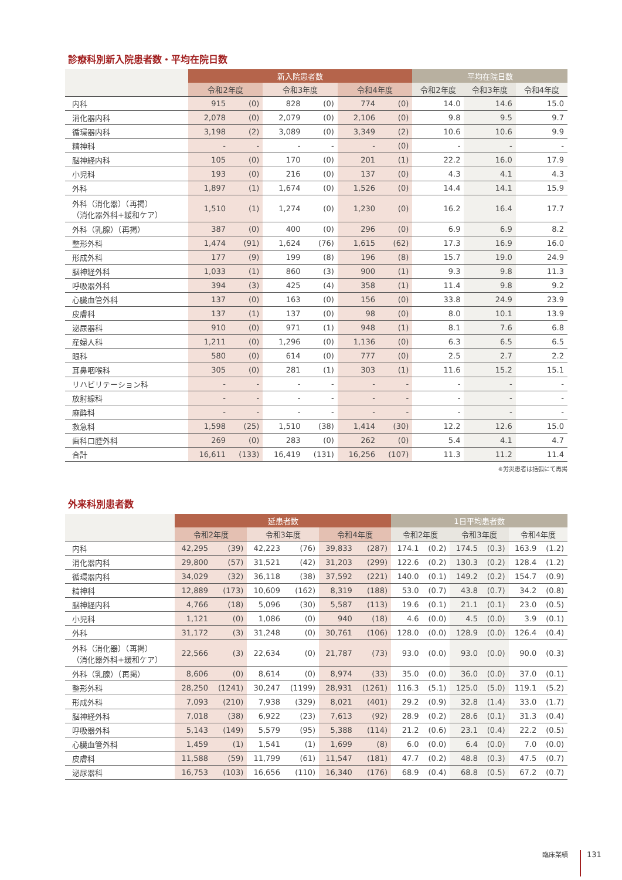診療科別新入院患者数・平均在院日数
| | 新入院患者数 | | | | | | 平均在院日数 | | |
| --- | --- | --- | --- | --- | --- | --- | --- | --- | --- |
| | 令和2年度 | | 令和3年度 | | 令和4年度 | | 令和2年度 | 令和3年度 | 令和4年度 |
| 内科 | 915 | (0) | 828 | (0) | 774 | (0) | 14.0 | 14.6 | 15.0 |
| 消化器内科 | 2,078 | (0) | 2,079 | (0) | 2,106 | (0) | 9.8 | 9.5 | 9.7 |
| 循環器内科 | 3,198 | (2) | 3,089 | (0) | 3,349 | (2) | 10.6 | 10.6 | 9.9 |
| 精神科 | - | - | - | - | - | (0) | - | - | - |
| 脳神経内科 | 105 | (0) | 170 | (0) | 201 | (1) | 22.2 | 16.0 | 17.9 |
| 小児科 | 193 | (0) | 216 | (0) | 137 | (0) | 4.3 | 4.1 | 4.3 |
| 外科 | 1,897 | (1) | 1,674 | (0) | 1,526 | (0) | 14.4 | 14.1 | 15.9 |
| 外科（消化器）（再掲） （消化器外科+緩和ケア） | 1,510 | (1) | 1,274 | (0) | 1,230 | (0) | 16.2 | 16.4 | 17.7 |
| 外科（乳腺）（再掲） | 387 | (0) | 400 | (0) | 296 | (0) | 6.9 | 6.9 | 8.2 |
| 整形外科 | 1,474 | (91) | 1,624 | (76) | 1,615 | (62) | 17.3 | 16.9 | 16.0 |
| 形成外科 | 177 | (9) | 199 | (8) | 196 | (8) | 15.7 | 19.0 | 24.9 |
| 脳神経外科 | 1,033 | (1) | 860 | (3) | 900 | (1) | 9.3 | 9.8 | 11.3 |
| 呼吸器外科 | 394 | (3) | 425 | (4) | 358 | (1) | 11.4 | 9.8 | 9.2 |
| 心臓血管外科 | 137 | (0) | 163 | (0) | 156 | (0) | 33.8 | 24.9 | 23.9 |
| 皮膚科 | 137 | (1) | 137 | (0) | 98 | (0) | 8.0 | 10.1 | 13.9 |
| 泌尿器科 | 910 | (0) | 971 | (1) | 948 | (1) | 8.1 | 7.6 | 6.8 |
| 産婦人科 | 1,211 | (0) | 1,296 | (0) | 1,136 | (0) | 6.3 | 6.5 | 6.5 |
| 眼科 | 580 | (0) | 614 | (0) | 777 | (0) | 2.5 | 2.7 | 2.2 |
| 耳鼻咽喉科 | 305 | (0) | 281 | (1) | 303 | (1) | 11.6 | 15.2 | 15.1 |
| リハビリテーション科 | - | - | - | - | - | - | - | - | - |
| 放射線科 | - | - | - | - | - | - | - | - | - |
| 麻酔科 | - | - | - | - | - | - | - | - | - |
| 救急科 | 1,598 | (25) | 1,510 | (38) | 1,414 | (30) | 12.2 | 12.6 | 15.0 |
| 歯科口腔外科 | 269 | (0) | 283 | (0) | 262 | (0) | 5.4 | 4.1 | 4.7 |
| 合計 | 16,611 | (133) | 16,419 | (131) | 16,256 | (107) | 11.3 | 11.2 | 11.4 |
※労災患者は括弧にて再掲
外来科別患者数
| | 延患者数 | | | | | | 1日平均患者数 | | | | | |
| --- | --- | --- | --- | --- | --- | --- | --- | --- | --- | --- | --- | --- |
| | 令和2年度 | | 令和3年度 | | 令和4年度 | | 令和2年度 | | 令和3年度 | | 令和4年度 | |
| 内科 | 42,295 | (39) | 42,223 | (76) | 39,833 | (287) | 174.1 | (0.2) | 174.5 | (0.3) | 163.9 | (1.2) |
| 消化器内科 | 29,800 | (57) | 31,521 | (42) | 31,203 | (299) | 122.6 | (0.2) | 130.3 | (0.2) | 128.4 | (1.2) |
| 循環器内科 | 34,029 | (32) | 36,118 | (38) | 37,592 | (221) | 140.0 | (0.1) | 149.2 | (0.2) | 154.7 | (0.9) |
| 精神科 | 12,889 | (173) | 10,609 | (162) | 8,319 | (188) | 53.0 | (0.7) | 43.8 | (0.7) | 34.2 | (0.8) |
| 脳神経内科 | 4,766 | (18) | 5,096 | (30) | 5,587 | (113) | 19.6 | (0.1) | 21.1 | (0.1) | 23.0 | (0.5) |
| 小児科 | 1,121 | (0) | 1,086 | (0) | 940 | (18) | 4.6 | (0.0) | 4.5 | (0.0) | 3.9 | (0.1) |
| 外科 | 31,172 | (3) | 31,248 | (0) | 30,761 | (106) | 128.0 | (0.0) | 128.9 | (0.0) | 126.4 | (0.4) |
| 外科（消化器）（再掲） （消化器外科+緩和ケア） | 22,566 | (3) | 22,634 | (0) | 21,787 | (73) | 93.0 | (0.0) | 93.0 | (0.0) | 90.0 | (0.3) |
| 外科（乳腺）（再掲） | 8,606 | (0) | 8,614 | (0) | 8,974 | (33) | 35.0 | (0.0) | 36.0 | (0.0) | 37.0 | (0.1) |
| 整形外科 | 28,250 | (1241) | 30,247 | (1199) | 28,931 | (1261) | 116.3 | (5.1) | 125.0 | (5.0) | 119.1 | (5.2) |
| 形成外科 | 7,093 | (210) | 7,938 | (329) | 8,021 | (401) | 29.2 | (0.9) | 32.8 | (1.4) | 33.0 | (1.7) |
| 脳神経外科 | 7,018 | (38) | 6,922 | (23) | 7,613 | (92) | 28.9 | (0.2) | 28.6 | (0.1) | 31.3 | (0.4) |
| 呼吸器外科 | 5,143 | (149) | 5,579 | (95) | 5,388 | (114) | 21.2 | (0.6) | 23.1 | (0.4) | 22.2 | (0.5) |
| 心臓血管外科 | 1,459 | (1) | 1,541 | (1) | 1,699 | (8) | 6.0 | (0.0) | 6.4 | (0.0) | 7.0 | (0.0) |
| 皮膚科 | 11,588 | (59) | 11,799 | (61) | 11,547 | (181) | 47.7 | (0.2) | 48.8 | (0.3) | 47.5 | (0.7) |
| 泌尿器科 | 16,753 | (103) | 16,656 | (110) | 16,340 | (176) | 68.9 | (0.4) | 68.8 | (0.5) | 67.2 | (0.7) |
臨床業績 131